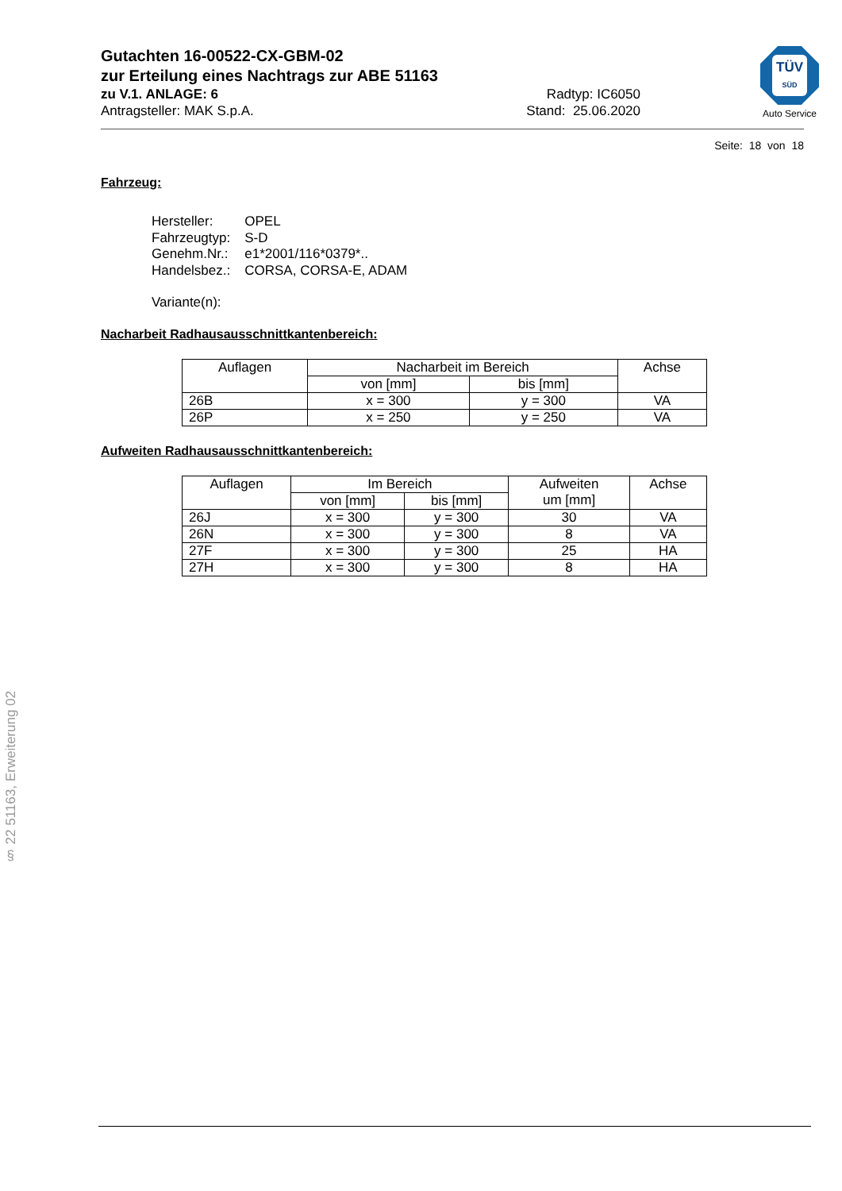TÜV
SÜD
Auto Service
Gutachten 16-00522-CX-GBM-02
zur Erteilung eines Nachtrags zur ABE 51163
zu V.1. ANLAGE: 6 Radtyp: IC6050
Antragsteller: MAK S.p.A. Stand: 25.06.2020
Seite: 18 von 18
Fahrzeug:
| Hersteller: | OPEL |
| Fahrzeugtyp: | S-D |
| Genehm.Nr.: | e1*2001/116*0379*.. |
| Handelsbez.: | CORSA, CORSA-E, ADAM |
| Variante(n): | |
Nacharbeit Radhausausschnittkantenbereich:
| Auflagen | Nacharbeit im Bereich | | Achse |
| --- | --- | --- | --- |
| | von [mm] | bis [mm] | |
| 26B | x = 300 | y = 300 | VA |
| 26P | x = 250 | y = 250 | VA |
Aufweiten Radhausausschnittkantenbereich:
| Auflagen | Im Bereich | | Aufweiten um [mm] | Achse |
| --- | --- | --- | --- | --- |
| | von [mm] | bis [mm] | | |
| 26J | x = 300 | y = 300 | 30 | VA |
| 26N | x = 300 | y = 300 | 8 | VA |
| 27F | x = 300 | y = 300 | 25 | HA |
| 27H | x = 300 | y = 300 | 8 | HA |
§ 22 51163, Erweiterung 02